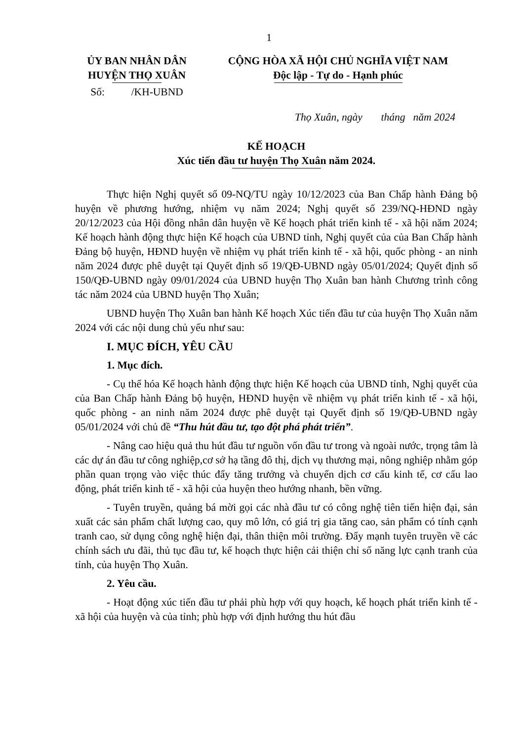1
ỦY BAN NHÂN DÂN
HUYỆN THỌ XUÂN
Số: /KH-UBND
CỘNG HÒA XÃ HỘI CHỦ NGHĨA VIỆT NAM
Độc lập - Tự do - Hạnh phúc
Thọ Xuân, ngày tháng năm 2024
KẾ HOẠCH
Xúc tiến đầu tư huyện Thọ Xuân năm 2024.
Thực hiện Nghị quyết số 09-NQ/TU ngày 10/12/2023 của Ban Chấp hành Đảng bộ huyện về phương hướng, nhiệm vụ năm 2024; Nghị quyết số 239/NQ-HĐND ngày 20/12/2023 của Hội đồng nhân dân huyện về Kế hoạch phát triển kinh tế - xã hội năm 2024; Kế hoạch hành động thực hiện Kế hoạch của UBND tỉnh, Nghị quyết của của Ban Chấp hành Đảng bộ huyện, HĐND huyện về nhiệm vụ phát triển kinh tế - xã hội, quốc phòng - an ninh năm 2024 được phê duyệt tại Quyết định số 19/QĐ-UBND ngày 05/01/2024; Quyết định số 150/QĐ-UBND ngày 09/01/2024 của UBND huyện Thọ Xuân ban hành Chương trình công tác năm 2024 của UBND huyện Thọ Xuân;
UBND huyện Thọ Xuân ban hành Kế hoạch Xúc tiến đầu tư của huyện Thọ Xuân năm 2024 với các nội dung chủ yếu như sau:
I. MỤC ĐÍCH, YÊU CẦU
1. Mục đích.
- Cụ thể hóa Kế hoạch hành động thực hiện Kế hoạch của UBND tỉnh, Nghị quyết của của Ban Chấp hành Đảng bộ huyện, HĐND huyện về nhiệm vụ phát triển kinh tế - xã hội, quốc phòng - an ninh năm 2024 được phê duyệt tại Quyết định số 19/QĐ-UBND ngày 05/01/2024 với chủ đề “Thu hút đầu tư, tạo đột phá phát triển”.
- Nâng cao hiệu quả thu hút đầu tư nguồn vốn đầu tư trong và ngoài nước, trọng tâm là các dự án đầu tư công nghiệp,cơ sở hạ tầng đô thị, dịch vụ thương mại, nông nghiệp nhằm góp phần quan trọng vào việc thúc đẩy tăng trưởng và chuyển dịch cơ cấu kinh tế, cơ cấu lao động, phát triển kinh tế - xã hội của huyện theo hướng nhanh, bền vững.
- Tuyên truyền, quảng bá mời gọi các nhà đầu tư có công nghệ tiên tiến hiện đại, sản xuất các sản phẩm chất lượng cao, quy mô lớn, có giá trị gia tăng cao, sản phẩm có tính cạnh tranh cao, sử dụng công nghệ hiện đại, thân thiện môi trường. Đẩy mạnh tuyên truyền về các chính sách ưu đãi, thủ tục đầu tư, kế hoạch thực hiện cải thiện chỉ số năng lực cạnh tranh của tỉnh, của huyện Thọ Xuân.
2. Yêu cầu.
- Hoạt động xúc tiến đầu tư phải phù hợp với quy hoạch, kế hoạch phát triển kinh tế - xã hội của huyện và của tỉnh; phù hợp với định hướng thu hút đầu